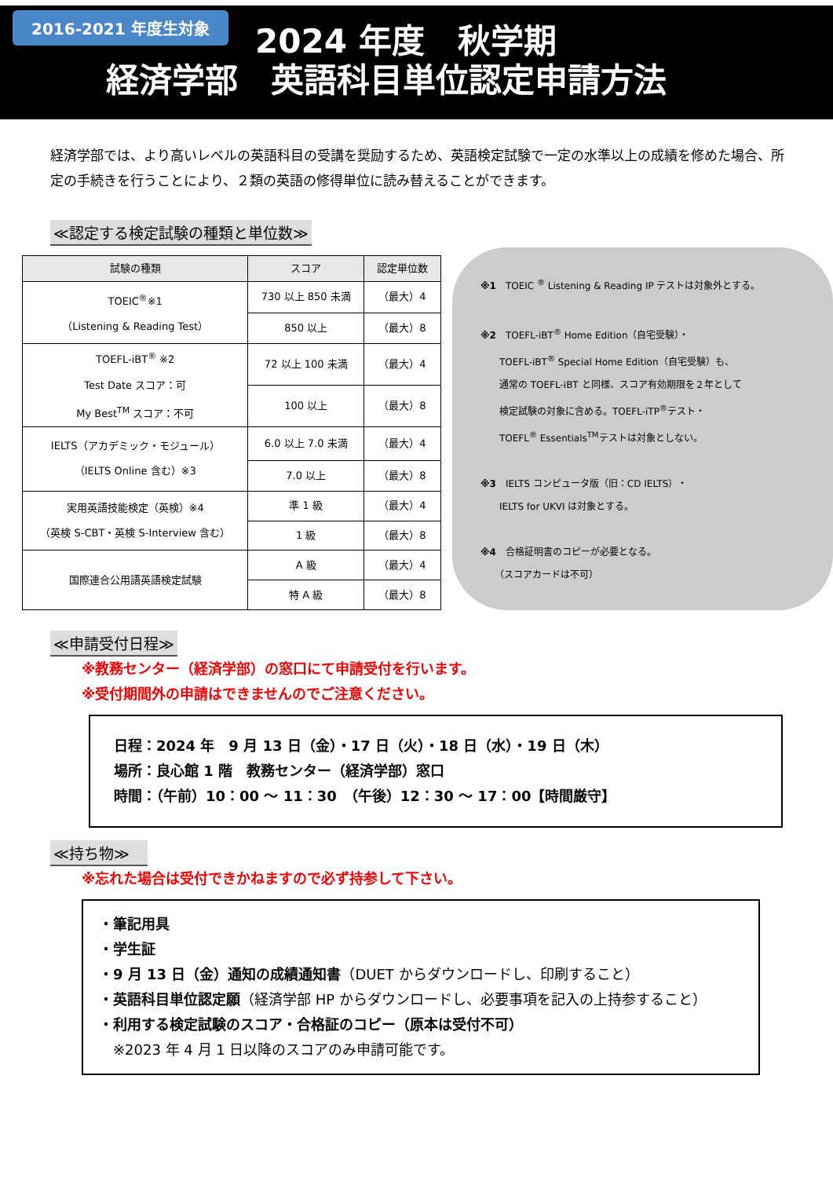2016-2021 年度生対象
2024 年度　秋学期
経済学部　英語科目単位認定申請方法
経済学部では、より高いレベルの英語科目の受講を奨励するため、英語検定試験で一定の水準以上の成績を修めた場合、所定の手続きを行うことにより、２類の英語の修得単位に読み替えることができます。
≪認定する検定試験の種類と単位数≫
| 試験の種類 | スコア | 認定単位数 |
| --- | --- | --- |
| TOEIC<sup>®</sup>※1 （Listening & Reading Test） | 730 以上 850 未満 | （最大）4 |
| | 850 以上 | （最大）8 |
| TOEFL-iBT<sup>®</sup> ※2 Test Date スコア：可 My Best<sup>TM</sup> スコア：不可 | 72 以上 100 未満 | （最大）4 |
| | 100 以上 | （最大）8 |
| IELTS（アカデミック・モジュール） （IELTS Online 含む）※3 | 6.0 以上 7.0 未満 | （最大）4 |
| | 7.0 以上 | （最大）8 |
| 実用英語技能検定（英検）※4 （英検 S-CBT・英検 S-Interview 含む） | 準 1 級 | （最大）4 |
| | 1 級 | （最大）8 |
| 国際連合公用語英語検定試験 | A 級 | （最大）4 |
| | 特 A 級 | （最大）8 |
※1　TOEIC <sup>®</sup> Listening & Reading IP テストは対象外とする。
※2　TOEFL-iBT<sup>®</sup> Home Edition（自宅受験）・
　　TOEFL-iBT<sup>®</sup> Special Home Edition（自宅受験）も、
　　通常の TOEFL-iBT と同様、スコア有効期限を２年として
　　検定試験の対象に含める。TOEFL-iTP<sup>®</sup>テスト・
　　TOEFL<sup>®</sup> Essentials<sup>TM</sup>テストは対象としない。
※3　IELTS コンピュータ版（旧：CD IELTS）・
　　IELTS for UKVI は対象とする。
※4　合格証明書のコピーが必要となる。
　　（スコアカードは不可）
≪申請受付日程≫
※教務センター（経済学部）の窓口にて申請受付を行います。
※受付期間外の申請はできませんのでご注意ください。
日程：2024 年　9 月 13 日（金）・17 日（火）・18 日（水）・19 日（木）
場所：良心館 1 階　教務センター（経済学部）窓口
時間：（午前）10：00 ～ 11：30　（午後）12：30 ～ 17：00【時間厳守】
≪持ち物≫　
※忘れた場合は受付できかねますので必ず持参して下さい。
・筆記用具
・学生証
・9 月 13 日（金）通知の成績通知書（DUET からダウンロードし、印刷すること）
・英語科目単位認定願（経済学部 HP からダウンロードし、必要事項を記入の上持参すること）
・利用する検定試験のスコア・合格証のコピー（原本は受付不可）
　※2023 年 4 月 1 日以降のスコアのみ申請可能です。